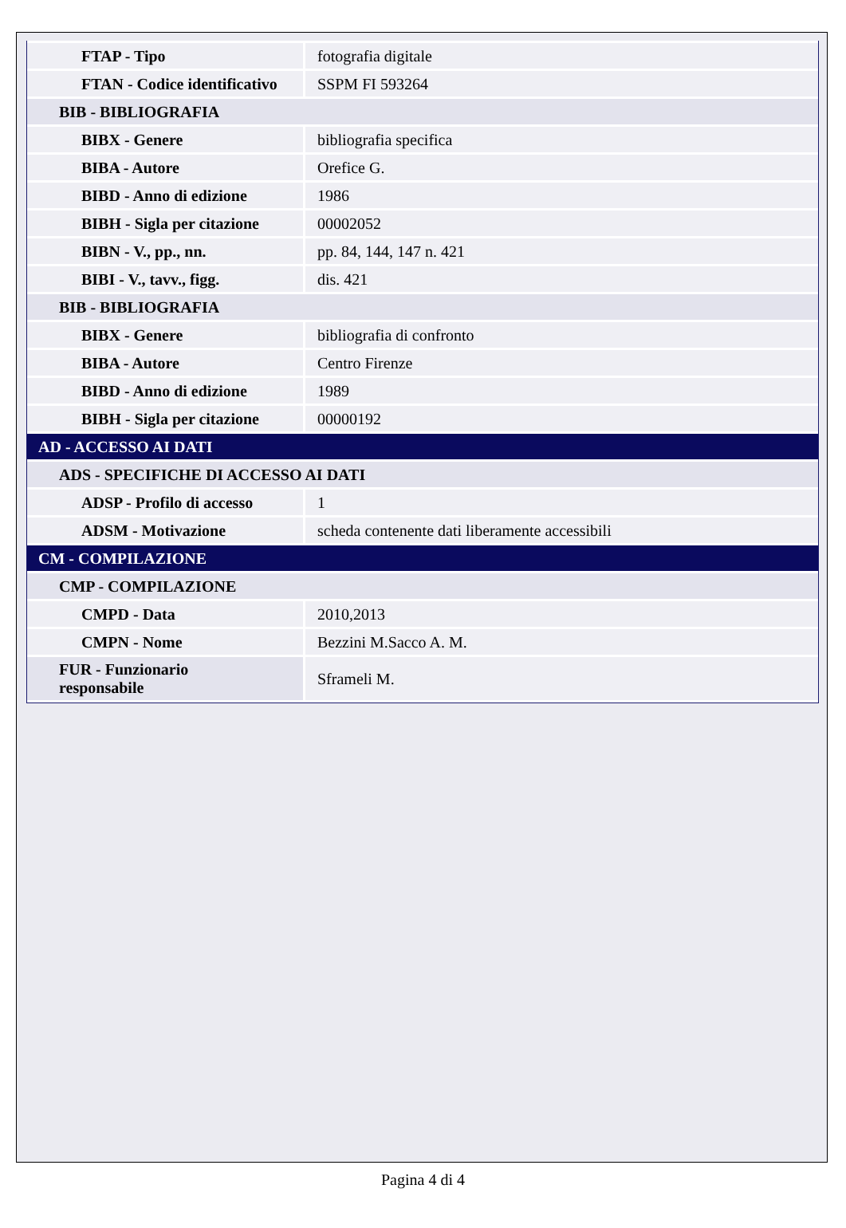| FTAP - Tipo | fotografia digitale |
| FTAN - Codice identificativo | SSPM FI 593264 |
| BIB - BIBLIOGRAFIA | |
| BIBX - Genere | bibliografia specifica |
| BIBA - Autore | Orefice G. |
| BIBD - Anno di edizione | 1986 |
| BIBH - Sigla per citazione | 00002052 |
| BIBN - V., pp., nn. | pp. 84, 144, 147 n. 421 |
| BIBI - V., tavv., figg. | dis. 421 |
| BIB - BIBLIOGRAFIA | |
| BIBX - Genere | bibliografia di confronto |
| BIBA - Autore | Centro Firenze |
| BIBD - Anno di edizione | 1989 |
| BIBH - Sigla per citazione | 00000192 |
| AD - ACCESSO AI DATI | |
| ADS - SPECIFICHE DI ACCESSO AI DATI | |
| ADSP - Profilo di accesso | 1 |
| ADSM - Motivazione | scheda contenente dati liberamente accessibili |
| CM - COMPILAZIONE | |
| CMP - COMPILAZIONE | |
| CMPD - Data | 2010,2013 |
| CMPN - Nome | Bezzini M.Sacco A. M. |
| FUR - Funzionario responsabile | Sframeli M. |
Pagina 4 di 4